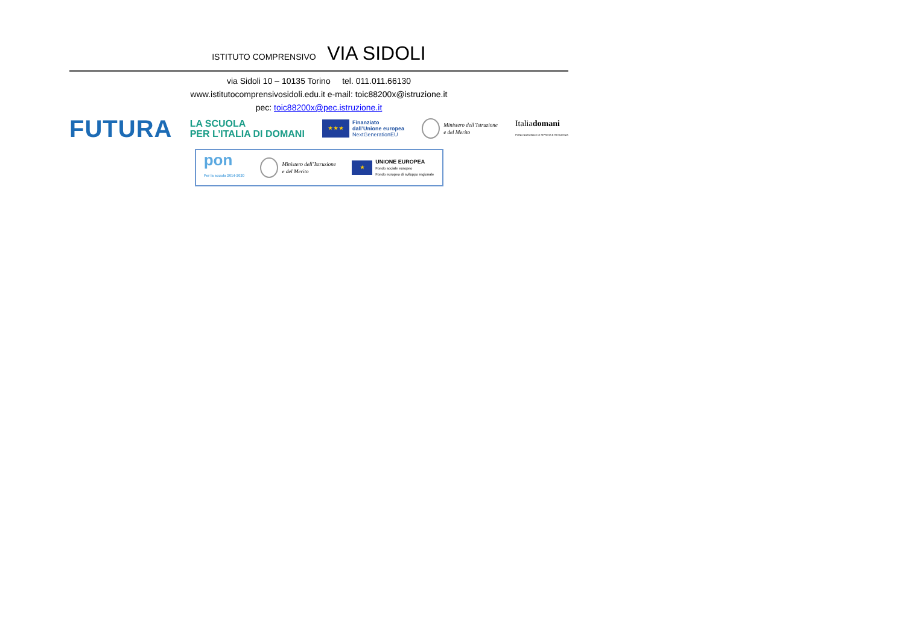ISTITUTO COMPRENSIVO VIA SIDOLI
via Sidoli 10 – 10135 Torino tel. 011.011.66130
www.istitutocomprensivosidoli.edu.it e-mail: toic88200x@istruzione.it
pec: toic88200x@pec.istruzione.it
FUTURA
LA SCUOLA
PER L’ITALIA DI DOMANI
★ ★ ★
Finanziato
dall’Unione europea
NextGenerationEU
Ministero dell’Istruzione
e del Merito
Italiadomani
PIANO NAZIONALE DI RIPRESA E RESILIENZA
pon
Per la scuola 2014-2020
Ministero dell’Istruzione
e del Merito
★
UNIONE EUROPEA
Fondo sociale europeo
Fondo europeo di sviluppo regionale